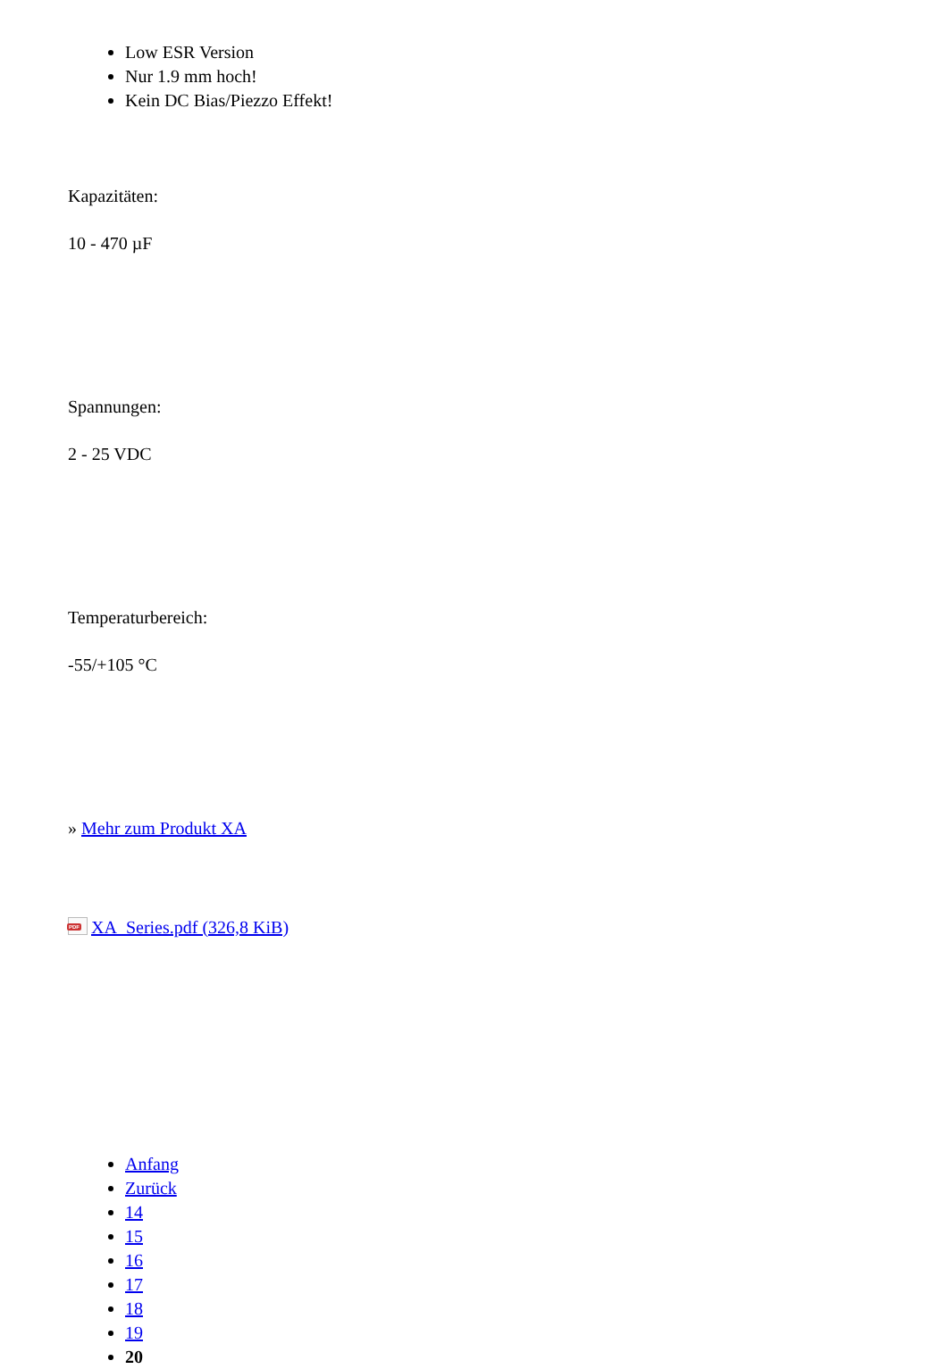Low ESR Version
Nur 1.9 mm hoch!
Kein DC Bias/Piezzo Effekt!
Kapazitäten:
10 - 470 µF
Spannungen:
2 - 25 VDC
Temperaturbereich:
-55/+105 °C
» Mehr zum Produkt XA
PDF XA_Series.pdf (326,8 KiB)
Anfang
Zurück
14
15
16
17
18
19
20